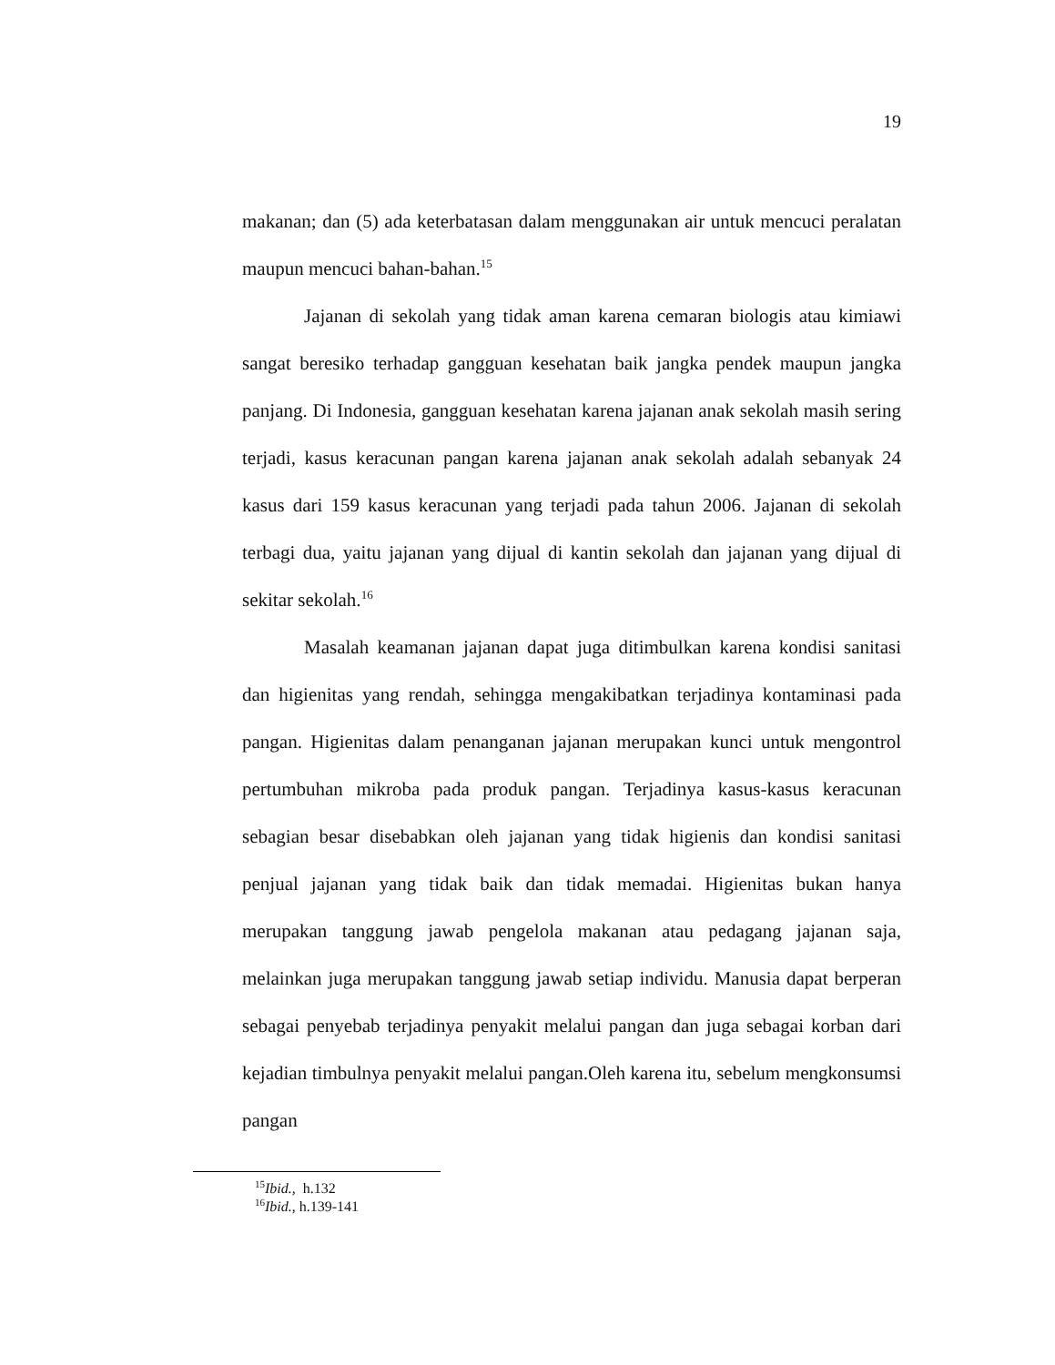19
makanan; dan (5) ada keterbatasan dalam menggunakan air untuk mencuci peralatan maupun mencuci bahan-bahan.<sup>15</sup>
Jajanan di sekolah yang tidak aman karena cemaran biologis atau kimiawi sangat beresiko terhadap gangguan kesehatan baik jangka pendek maupun jangka panjang. Di Indonesia, gangguan kesehatan karena jajanan anak sekolah masih sering terjadi, kasus keracunan pangan karena jajanan anak sekolah adalah sebanyak 24 kasus dari 159 kasus keracunan yang terjadi pada tahun 2006. Jajanan di sekolah terbagi dua, yaitu jajanan yang dijual di kantin sekolah dan jajanan yang dijual di sekitar sekolah.<sup>16</sup>
Masalah keamanan jajanan dapat juga ditimbulkan karena kondisi sanitasi dan higienitas yang rendah, sehingga mengakibatkan terjadinya kontaminasi pada pangan. Higienitas dalam penanganan jajanan merupakan kunci untuk mengontrol pertumbuhan mikroba pada produk pangan. Terjadinya kasus-kasus keracunan sebagian besar disebabkan oleh jajanan yang tidak higienis dan kondisi sanitasi penjual jajanan yang tidak baik dan tidak memadai. Higienitas bukan hanya merupakan tanggung jawab pengelola makanan atau pedagang jajanan saja, melainkan juga merupakan tanggung jawab setiap individu. Manusia dapat berperan sebagai penyebab terjadinya penyakit melalui pangan dan juga sebagai korban dari kejadian timbulnya penyakit melalui pangan.Oleh karena itu, sebelum mengkonsumsi pangan
<sup>15</sup> Ibid., h.132
<sup>16</sup> Ibid., h.139-141